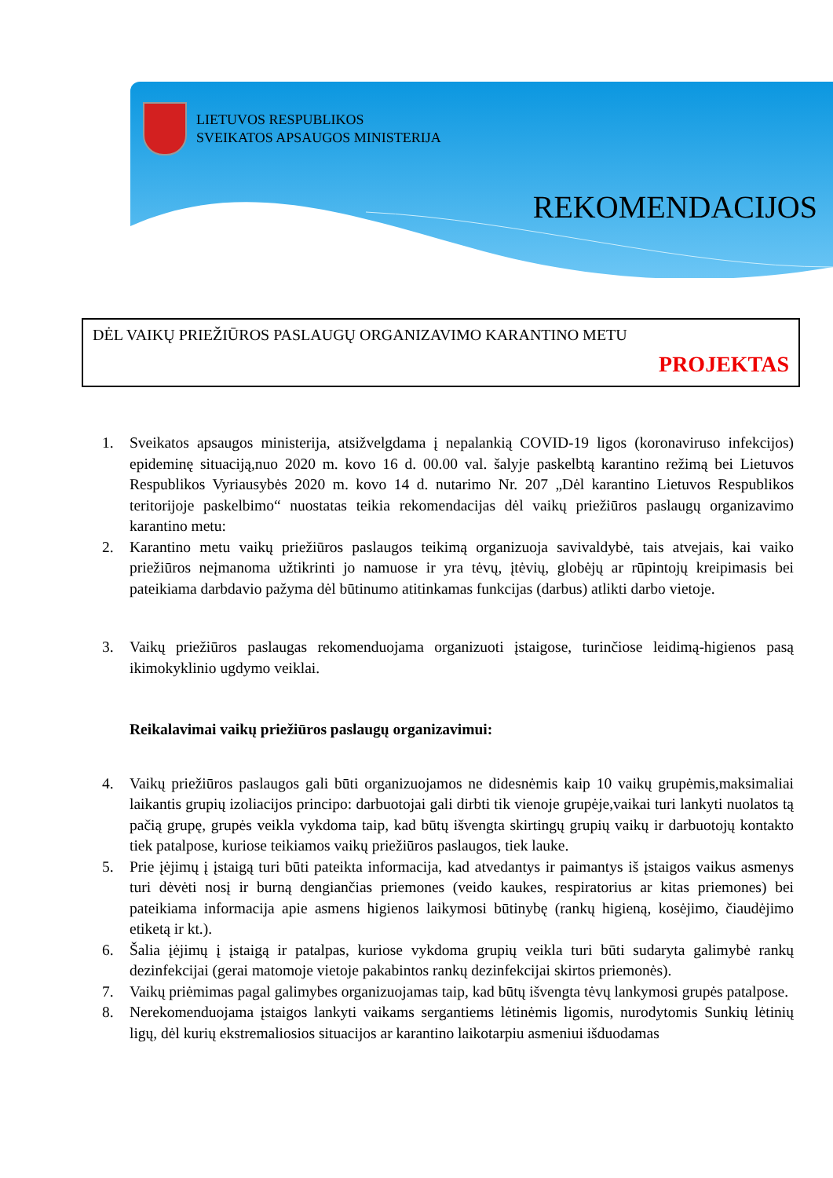LIETUVOS RESPUBLIKOS
SVEIKATOS APSAUGOS MINISTERIJA
REKOMENDACIJOS
DĖL VAIKŲ PRIEŽIŪROS PASLAUGŲ ORGANIZAVIMO KARANTINO METU
PROJEKTAS
1. Sveikatos apsaugos ministerija, atsižvelgdama į nepalankią COVID-19 ligos (koronaviruso infekcijos) epideminę situaciją,nuo 2020 m. kovo 16 d. 00.00 val. šalyje paskelbtą karantino režimą bei Lietuvos Respublikos Vyriausybės 2020 m. kovo 14 d. nutarimo Nr. 207 „Dėl karantino Lietuvos Respublikos teritorijoje paskelbimo“ nuostatas teikia rekomendacijas dėl vaikų priežiūros paslaugų organizavimo karantino metu:
2. Karantino metu vaikų priežiūros paslaugos teikimą organizuoja savivaldybė, tais atvejais, kai vaiko priežiūros neįmanoma užtikrinti jo namuose ir yra tėvų, įtėvių, globėjų ar rūpintojų kreipimasis bei pateikiama darbdavio pažyma dėl būtinumo atitinkamas funkcijas (darbus) atlikti darbo vietoje.
3. Vaikų priežiūros paslaugas rekomenduojama organizuoti įstaigose, turinčiose leidimą-higienos pasą ikimokyklinio ugdymo veiklai.
Reikalavimai vaikų priežiūros paslaugų organizavimui:
4. Vaikų priežiūros paslaugos gali būti organizuojamos ne didesnėmis kaip 10 vaikų grupėmis,maksimaliai laikantis grupių izoliacijos principo: darbuotojai gali dirbti tik vienoje grupėje,vaikai turi lankyti nuolatos tą pačią grupę, grupės veikla vykdoma taip, kad būtų išvengta skirtingų grupių vaikų ir darbuotojų kontakto tiek patalpose, kuriose teikiamos vaikų priežiūros paslaugos, tiek lauke.
5. Prie įėjimų į įstaigą turi būti pateikta informacija, kad atvedantys ir paimantys iš įstaigos vaikus asmenys turi dėvėti nosį ir burną dengiančias priemones (veido kaukes, respiratorius ar kitas priemones) bei pateikiama informacija apie asmens higienos laikymosi būtinybę (rankų higieną, kosėjimo, čiaudėjimo etiketą ir kt.).
6. Šalia įėjimų į įstaigą ir patalpas, kuriose vykdoma grupių veikla turi būti sudaryta galimybė rankų dezinfekcijai (gerai matomoje vietoje pakabintos rankų dezinfekcijai skirtos priemonės).
7. Vaikų priėmimas pagal galimybes organizuojamas taip, kad būtų išvengta tėvų lankymosi grupės patalpose.
8. Nerekomenduojama įstaigos lankyti vaikams sergantiems lėtinėmis ligomis, nurodytomis Sunkių lėtinių ligų, dėl kurių ekstremaliosios situacijos ar karantino laikotarpiu asmeniui išduodamas